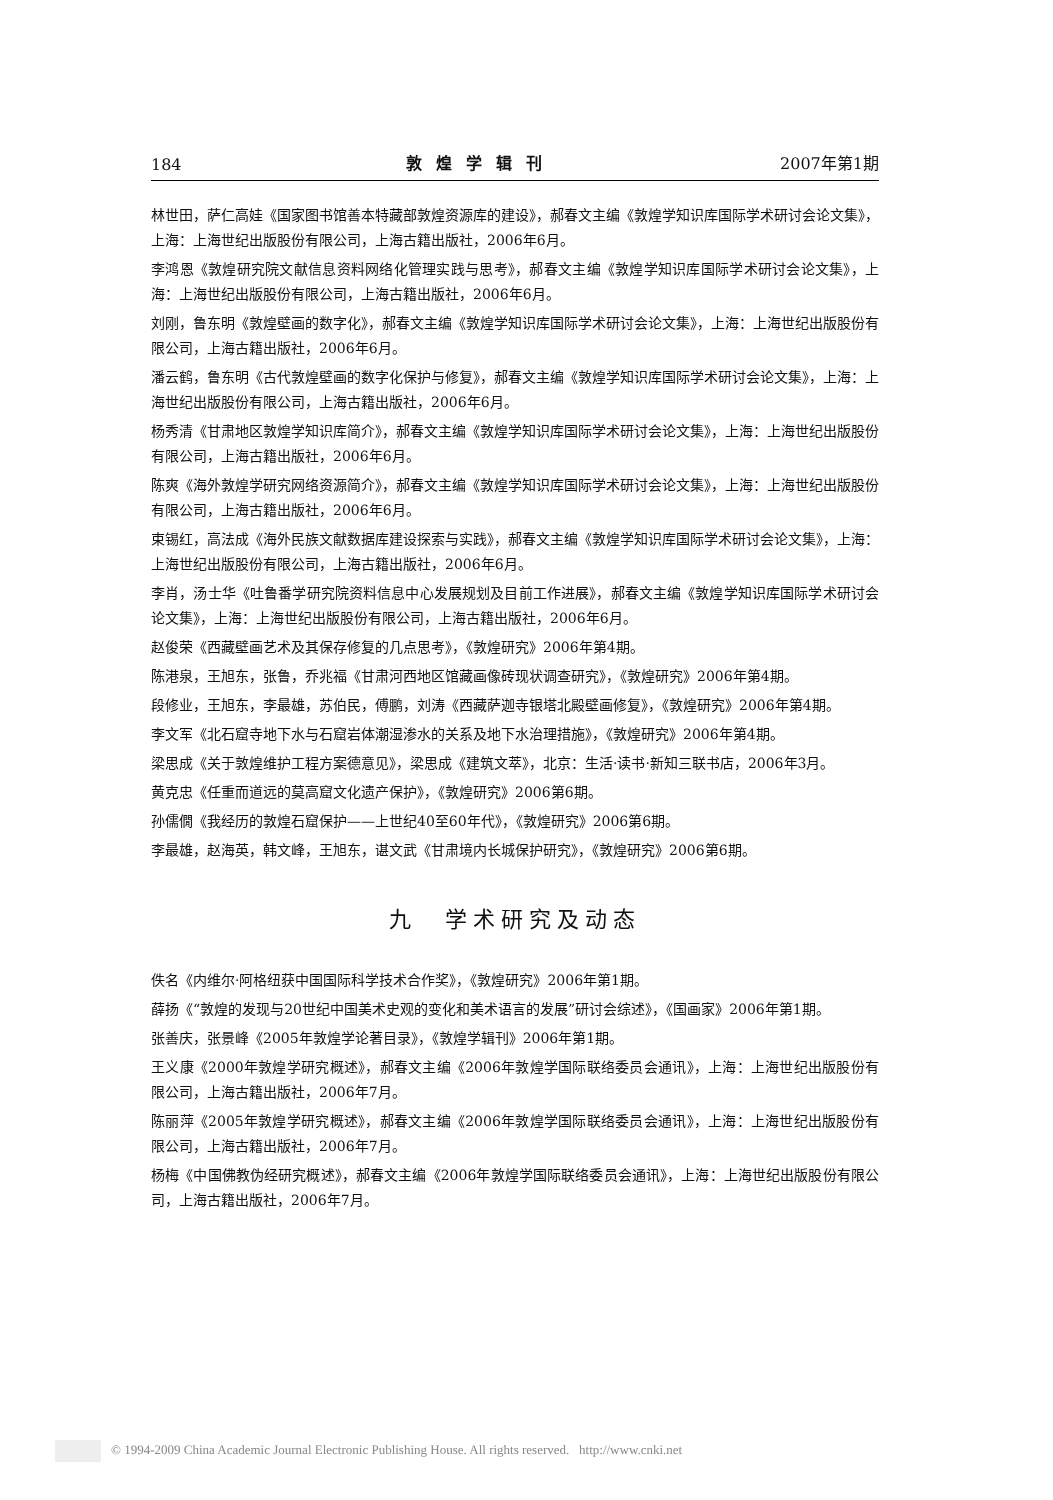184 敦煌学辑刊 2007年第1期
林世田，萨仁高娃《国家图书馆善本特藏部敦煌资源库的建设》，郝春文主编《敦煌学知识库国际学术研讨会论文集》，上海：上海世纪出版股份有限公司，上海古籍出版社，2006年6月。
李鸿恩《敦煌研究院文献信息资料网络化管理实践与思考》，郝春文主编《敦煌学知识库国际学术研讨会论文集》，上海：上海世纪出版股份有限公司，上海古籍出版社，2006年6月。
刘刚，鲁东明《敦煌壁画的数字化》，郝春文主编《敦煌学知识库国际学术研讨会论文集》，上海：上海世纪出版股份有限公司，上海古籍出版社，2006年6月。
潘云鹤，鲁东明《古代敦煌壁画的数字化保护与修复》，郝春文主编《敦煌学知识库国际学术研讨会论文集》，上海：上海世纪出版股份有限公司，上海古籍出版社，2006年6月。
杨秀清《甘肃地区敦煌学知识库简介》，郝春文主编《敦煌学知识库国际学术研讨会论文集》，上海：上海世纪出版股份有限公司，上海古籍出版社，2006年6月。
陈爽《海外敦煌学研究网络资源简介》，郝春文主编《敦煌学知识库国际学术研讨会论文集》，上海：上海世纪出版股份有限公司，上海古籍出版社，2006年6月。
束锡红，高法成《海外民族文献数据库建设探索与实践》，郝春文主编《敦煌学知识库国际学术研讨会论文集》，上海：上海世纪出版股份有限公司，上海古籍出版社，2006年6月。
李肖，汤士华《吐鲁番学研究院资料信息中心发展规划及目前工作进展》，郝春文主编《敦煌学知识库国际学术研讨会论文集》，上海：上海世纪出版股份有限公司，上海古籍出版社，2006年6月。
赵俊荣《西藏壁画艺术及其保存修复的几点思考》，《敦煌研究》2006年第4期。
陈港泉，王旭东，张鲁，乔兆福《甘肃河西地区馆藏画像砖现状调查研究》，《敦煌研究》2006年第4期。
段修业，王旭东，李最雄，苏伯民，傅鹏，刘涛《西藏萨迦寺银塔北殿壁画修复》，《敦煌研究》2006年第4期。
李文军《北石窟寺地下水与石窟岩体潮湿渗水的关系及地下水治理措施》，《敦煌研究》2006年第4期。
梁思成《关于敦煌维护工程方案德意见》，梁思成《建筑文萃》，北京：生活·读书·新知三联书店，2006年3月。
黄克忠《任重而道远的莫高窟文化遗产保护》，《敦煌研究》2006第6期。
孙儒僩《我经历的敦煌石窟保护——上世纪40至60年代》，《敦煌研究》2006第6期。
李最雄，赵海英，韩文峰，王旭东，谌文武《甘肃境内长城保护研究》，《敦煌研究》2006第6期。
九　学术研究及动态
佚名《内维尔·阿格纽获中国国际科学技术合作奖》，《敦煌研究》2006年第1期。
薛扬《“敦煌的发现与20世纪中国美术史观的变化和美术语言的发展”研讨会综述》，《国画家》2006年第1期。
张善庆，张景峰《2005年敦煌学论著目录》，《敦煌学辑刊》2006年第1期。
王义康《2000年敦煌学研究概述》，郝春文主编《2006年敦煌学国际联络委员会通讯》，上海：上海世纪出版股份有限公司，上海古籍出版社，2006年7月。
陈丽萍《2005年敦煌学研究概述》，郝春文主编《2006年敦煌学国际联络委员会通讯》，上海：上海世纪出版股份有限公司，上海古籍出版社，2006年7月。
杨梅《中国佛教伪经研究概述》，郝春文主编《2006年敦煌学国际联络委员会通讯》，上海：上海世纪出版股份有限公司，上海古籍出版社，2006年7月。
© 1994-2009 China Academic Journal Electronic Publishing House. All rights reserved. http://www.cnki.net